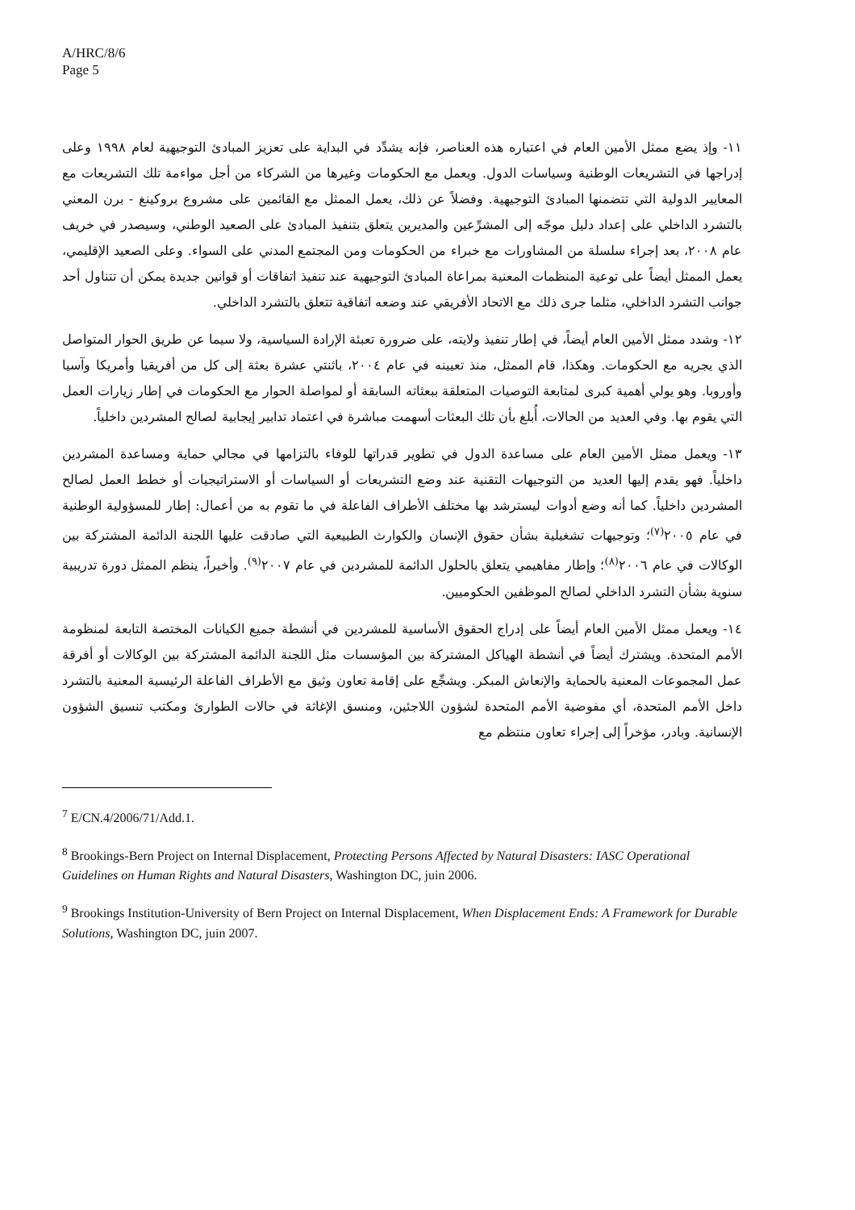A/HRC/8/6
Page 5
١١- وإذ يضع ممثل الأمين العام في اعتباره هذه العناصر، فإنه يشدِّد في البداية على تعزيز المبادئ التوجيهية لعام ١٩٩٨ وعلى إدراجها في التشريعات الوطنية وسياسات الدول. ويعمل مع الحكومات وغيرها من الشركاء من أجل مواءمة تلك التشريعات مع المعايير الدولية التي تتضمنها المبادئ التوجيهية. وفضلاً عن ذلك، يعمل الممثل مع القائمين على مشروع بروكينغ - برن المعني بالتشرد الداخلي على إعداد دليل موجّه إلى المشرِّعين والمديرين يتعلق بتنفيذ المبادئ على الصعيد الوطني، وسيصدر في خريف عام ٢٠٠٨، بعد إجراء سلسلة من المشاورات مع خبراء من الحكومات ومن المجتمع المدني على السواء. وعلى الصعيد الإقليمي، يعمل الممثل أيضاً على توعية المنظمات المعنية بمراعاة المبادئ التوجيهية عند تنفيذ اتفاقات أو قوانين جديدة يمكن أن تتناول أحد جوانب التشرد الداخلي، مثلما جرى ذلك مع الاتحاد الأفريقي عند وضعه اتفاقية تتعلق بالتشرد الداخلي.
١٢- وشدد ممثل الأمين العام أيضاً، في إطار تنفيذ ولايته، على ضرورة تعبئة الإرادة السياسية، ولا سيما عن طريق الحوار المتواصل الذي يجريه مع الحكومات. وهكذا، قام الممثل، منذ تعيينه في عام ٢٠٠٤، باثنتي عشرة بعثة إلى كل من أفريقيا وأمريكا وآسيا وأوروبا. وهو يولي أهمية كبرى لمتابعة التوصيات المتعلقة ببعثاته السابقة أو لمواصلة الحوار مع الحكومات في إطار زيارات العمل التي يقوم بها. وفي العديد من الحالات، أُبلغ بأن تلك البعثات أسهمت مباشرة في اعتماد تدابير إيجابية لصالح المشردين داخلياً.
١٣- ويعمل ممثل الأمين العام على مساعدة الدول في تطوير قدراتها للوفاء بالتزامها في مجالي حماية ومساعدة المشردين داخلياً. فهو يقدم إليها العديد من التوجيهات التقنية عند وضع التشريعات أو السياسات أو الاستراتيجيات أو خطط العمل لصالح المشردين داخلياً. كما أنه وضع أدوات ليسترشد بها مختلف الأطراف الفاعلة في ما تقوم به من أعمال: إطار للمسؤولية الوطنية في عام ٢٠٠٥<sup>(٧)</sup>؛ وتوجيهات تشغيلية بشأن حقوق الإنسان والكوارث الطبيعية التي صادقت عليها اللجنة الدائمة المشتركة بين الوكالات في عام ٢٠٠٦<sup>(٨)</sup>؛ وإطار مفاهيمي يتعلق بالحلول الدائمة للمشردين في عام ٢٠٠٧<sup>(٩)</sup>. وأخيراً، ينظم الممثل دورة تدريبية سنوية بشأن التشرد الداخلي لصالح الموظفين الحكوميين.
١٤- ويعمل ممثل الأمين العام أيضاً على إدراج الحقوق الأساسية للمشردين في أنشطة جميع الكيانات المختصة التابعة لمنظومة الأمم المتحدة. ويشترك أيضاً في أنشطة الهياكل المشتركة بين المؤسسات مثل اللجنة الدائمة المشتركة بين الوكالات أو أفرقة عمل المجموعات المعنية بالحماية والإنعاش المبكر. ويشجِّع على إقامة تعاون وثيق مع الأطراف الفاعلة الرئيسية المعنية بالتشرد داخل الأمم المتحدة، أي مفوضية الأمم المتحدة لشؤون اللاجئين، ومنسق الإغاثة في حالات الطوارئ ومكتب تنسيق الشؤون الإنسانية. وبادر، مؤخراً إلى إجراء تعاون منتظم مع
<sup>7</sup> E/CN.4/2006/71/Add.1.
<sup>8</sup> Brookings-Bern Project on Internal Displacement, Protecting Persons Affected by Natural Disasters: IASC Operational Guidelines on Human Rights and Natural Disasters, Washington DC, juin 2006.
<sup>9</sup> Brookings Institution-University of Bern Project on Internal Displacement, When Displacement Ends: A Framework for Durable Solutions, Washington DC, juin 2007.